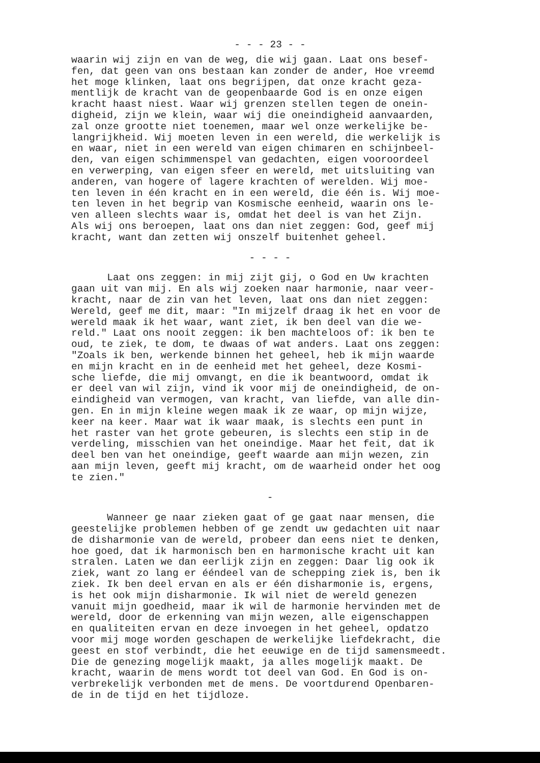- - - 23 - -
waarin wij zijn en van de weg, die wij gaan. Laat ons besef- fen, dat geen van ons bestaan kan zonder de ander, Hoe vreemd het moge klinken, laat ons begrijpen, dat onze kracht geza- mentlijk de kracht van de geopenbaarde God is en onze eigen kracht haast niest. Waar wij grenzen stellen tegen de onein- digheid, zijn we klein, waar wij die oneindigheid aanvaarden, zal onze grootte niet toenemen, maar wel onze werkelijke be- langrijkheid. Wij moeten leven in een wereld, die werkelijk is en waar, niet in een wereld van eigen chimaren en schijnbeel- den, van eigen schimmenspel van gedachten, eigen vooroordeel en verwerping, van eigen sfeer en wereld, met uitsluiting van anderen, van hogere of lagere krachten of werelden. Wij moe- ten leven in één kracht en in een wereld, die één is. Wij moe- ten leven in het begrip van Kosmische eenheid, waarin ons le- ven alleen slechts waar is, omdat het deel is van het Zijn. Als wij ons beroepen, laat ons dan niet zeggen: God, geef mij kracht, want dan zetten wij onszelf buitenhet geheel.
- - - -
Laat ons zeggen: in mij zijt gij, o God en Uw krachten gaan uit van mij. En als wij zoeken naar harmonie, naar veer- kracht, naar de zin van het leven, laat ons dan niet zeggen: Wereld, geef me dit, maar: "In mijzelf draag ik het en voor de wereld maak ik het waar, want ziet, ik ben deel van die we- reld." Laat ons nooit zeggen: ik ben machteloos of: ik ben te oud, te ziek, te dom, te dwaas of wat anders. Laat ons zeggen: "Zoals ik ben, werkende binnen het geheel, heb ik mijn waarde en mijn kracht en in de eenheid met het geheel, deze Kosmi- sche liefde, die mij omvangt, en die ik beantwoord, omdat ik er deel van wil zijn, vind ik voor mij de oneindigheid, de on- eindigheid van vermogen, van kracht, van liefde, van alle din- gen. En in mijn kleine wegen maak ik ze waar, op mijn wijze, keer na keer. Maar wat ik waar maak, is slechts een punt in het raster van het grote gebeuren, is slechts een stip in de verdeling, misschien van het oneindige. Maar het feit, dat ik deel ben van het oneindige, geeft waarde aan mijn wezen, zin aan mijn leven, geeft mij kracht, om de waarheid onder het oog te zien."
-
Wanneer ge naar zieken gaat of ge gaat naar mensen, die geestelijke problemen hebben of ge zendt uw gedachten uit naar de disharmonie van de wereld, probeer dan eens niet te denken, hoe goed, dat ik harmonisch ben en harmonische kracht uit kan stralen. Laten we dan eerlijk zijn en zeggen: Daar lig ook ik ziek, want zo lang er ééndeel van de schepping ziek is, ben ik ziek. Ik ben deel ervan en als er één disharmonie is, ergens, is het ook mijn disharmonie. Ik wil niet de wereld genezen vanuit mijn goedheid, maar ik wil de harmonie hervinden met de wereld, door de erkenning van mijn wezen, alle eigenschappen en qualiteiten ervan en deze invoegen in het geheel, opdatzo voor mij moge worden geschapen de werkelijke liefdekracht, die geest en stof verbindt, die het eeuwige en de tijd samensmeedt. Die de genezing mogelijk maakt, ja alles mogelijk maakt. De kracht, waarin de mens wordt tot deel van God. En God is on- verbrekelijk verbonden met de mens. De voortdurend Openbaren- de in de tijd en het tijdloze.